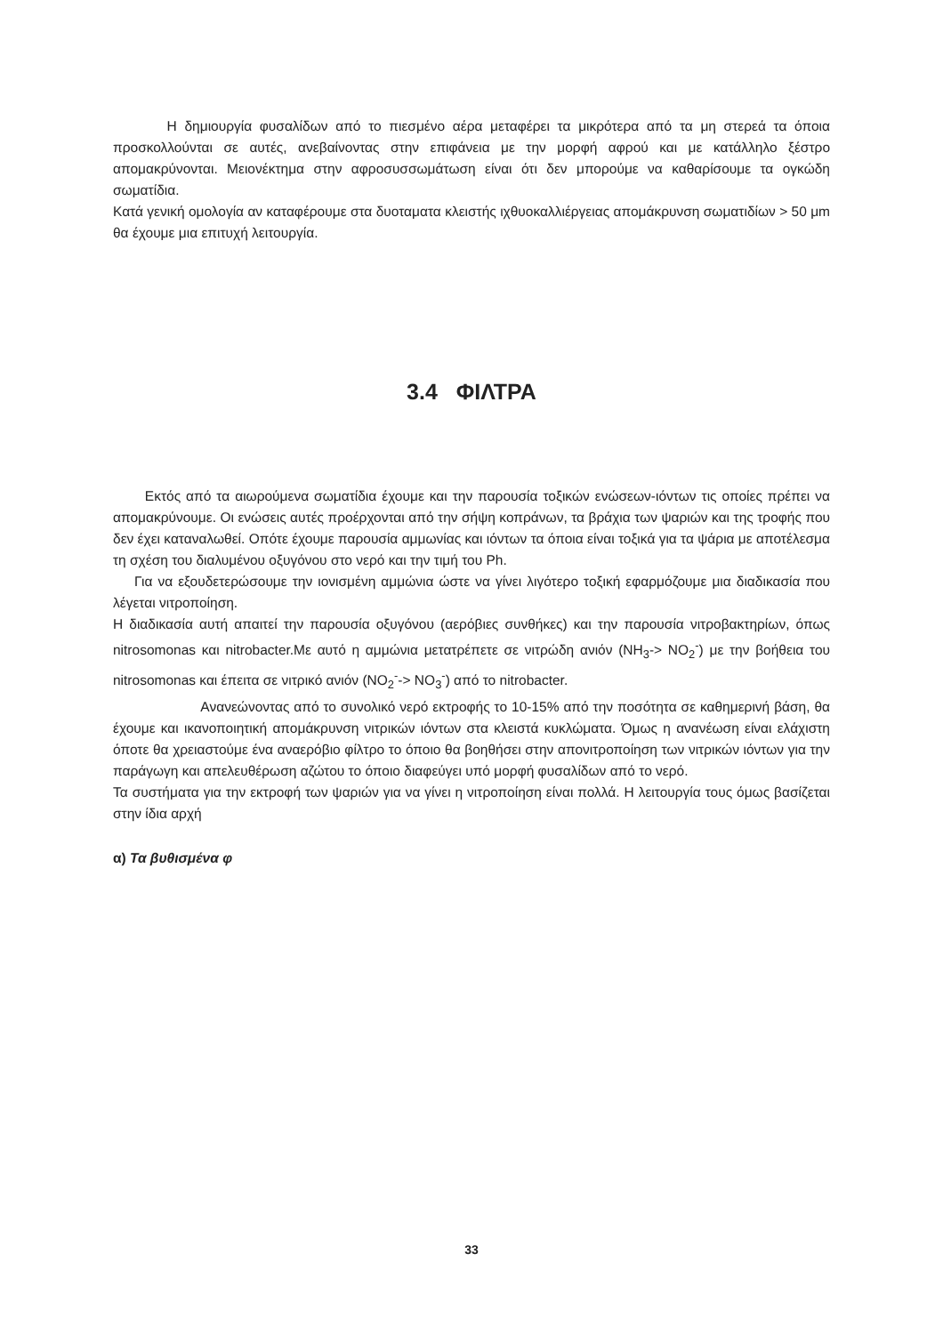Η δημιουργία φυσαλίδων από το πιεσμένο αέρα μεταφέρει τα μικρότερα από τα μη στερεά τα όποια προσκολλούνται σε αυτές, ανεβαίνοντας στην επιφάνεια με την μορφή αφρού και με κατάλληλο ξέστρο απομακρύνονται. Μειονέκτημα στην αφροσυσσωμάτωση είναι ότι δεν μπορούμε να καθαρίσουμε τα ογκώδη σωματίδια.
Κατά γενική ομολογία αν καταφέρουμε στα δυοταματα κλειστής ιχθυοκαλλιέργειας απομάκρυνση σωματιδίων > 50 μm θα έχουμε μια επιτυχή λειτουργία.
3.4 ΦΙΛΤΡΑ
Εκτός από τα αιωρούμενα σωματίδια έχουμε και την παρουσία τοξικών ενώσεων-ιόντων τις οποίες πρέπει να απομακρύνουμε. Οι ενώσεις αυτές προέρχονται από την σήψη κοπράνων, τα βράχια των ψαριών και της τροφής που δεν έχει καταναλωθεί. Οπότε έχουμε παρουσία αμμωνίας και ιόντων τα όποια είναι τοξικά για τα ψάρια με αποτέλεσμα τη σχέση του διαλυμένου οξυγόνου στο νερό και την τιμή του Ph.
Για να εξουδετερώσουμε την ιονισμένη αμμώνια ώστε να γίνει λιγότερο τοξική εφαρμόζουμε μια διαδικασία που λέγεται νιτροποίηση.
Η διαδικασία αυτή απαιτεί την παρουσία οξυγόνου (αερόβιες συνθήκες) και την παρουσία νιτροβακτηρίων, όπως nitrosomonas και nitrobacter.Με αυτό η αμμώνια μετατρέπετε σε νιτρώδη ανιόν (NH<sub>3</sub>-> NO<sub>2</sub><sup>-</sup>) με την βοήθεια του nitrosomonas και έπειτα σε νιτρικό ανιόν (NO<sub>2</sub><sup>-</sup>-> NO<sub>3</sub><sup>-</sup>) από το nitrobacter.
Ανανεώνοντας από το συνολικό νερό εκτροφής το 10-15% από την ποσότητα σε καθημερινή βάση, θα έχουμε και ικανοποιητική απομάκρυνση νιτρικών ιόντων στα κλειστά κυκλώματα. Όμως η ανανέωση είναι ελάχιστη όποτε θα χρειαστούμε ένα αναερόβιο φίλτρο το όποιο θα βοηθήσει στην απονιτροποίηση των νιτρικών ιόντων για την παράγωγη και απελευθέρωση αζώτου το όποιο διαφεύγει υπό μορφή φυσαλίδων από το νερό.
Τα συστήματα για την εκτροφή των ψαριών για να γίνει η νιτροποίηση είναι πολλά. Η λειτουργία τους όμως βασίζεται στην ίδια αρχή
α) Τα βυθισμένα φ
33